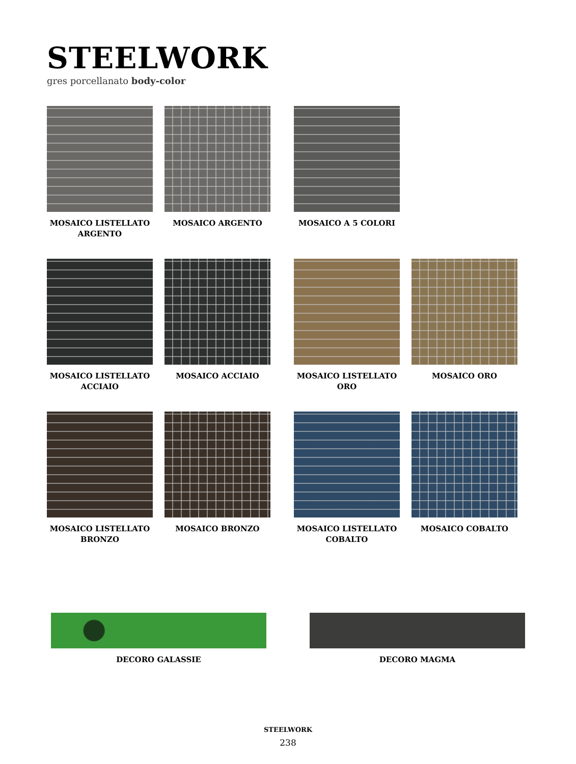STEELWORK
gres porcellanato body-color
MOSAICO LISTELLATO ARGENTO
MOSAICO ARGENTO MOSAICO A 5 COLORI
MOSAICO LISTELLATO ACCIAIO
MOSAICO ACCIAIO MOSAICO LISTELLATO ORO
MOSAICO ORO
MOSAICO LISTELLATO BRONZO
MOSAICO BRONZO MOSAICO LISTELLATO COBALTO
MOSAICO COBALTO
DECORO GALASSIE DECORO MAGMA
STEELWORK
238